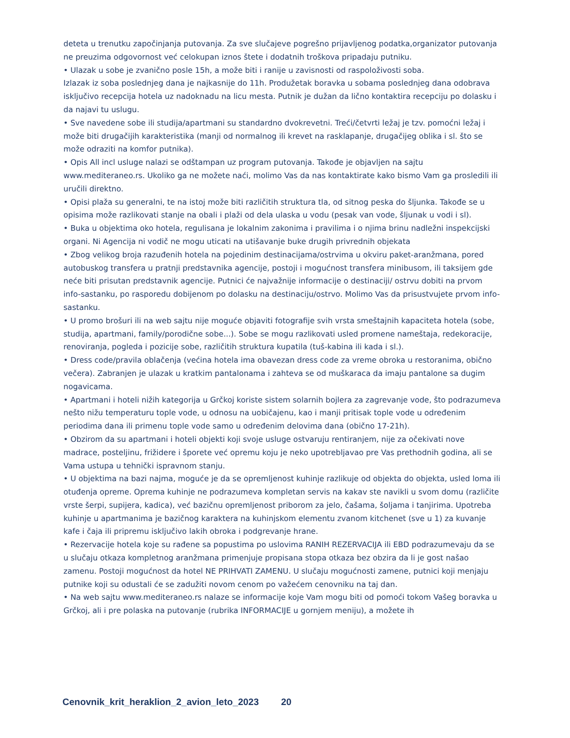deteta u trenutku započinjanja putovanja. Za sve slučajeve pogrešno prijavljenog podatka,organizator putovanja ne preuzima odgovornost već celokupan iznos štete i dodatnih troškova pripadaju putniku.
• Ulazak u sobe je zvanično posle 15h, a može biti i ranije u zavisnosti od raspoloživosti soba.
Izlazak iz soba poslednjeg dana je najkasnije do 11h. Produžetak boravka u sobama poslednjeg dana odobrava isključivo recepcija hotela uz nadoknadu na licu mesta. Putnik je dužan da lično kontaktira recepciju po dolasku i da najavi tu uslugu.
• Sve navedene sobe ili studija/apartmani su standardno dvokrevetni. Treći/četvrti ležaj je tzv. pomoćni ležaj i može biti drugačijih karakteristika (manji od normalnog ili krevet na rasklapanje, drugačijeg oblika i sl. što se može odraziti na komfor putnika).
• Opis All incl usluge nalazi se odštampan uz program putovanja. Takođe je objavljen na sajtu www.mediteraneo.rs. Ukoliko ga ne možete naći, molimo Vas da nas kontaktirate kako bismo Vam ga prosledili ili uručili direktno.
• Opisi plaža su generalni, te na istoj može biti različitih struktura tla, od sitnog peska do šljunka. Takođe se u opisima može razlikovati stanje na obali i plaži od dela ulaska u vodu (pesak van vode, šljunak u vodi i sl).
• Buka u objektima oko hotela, regulisana je lokalnim zakonima i pravilima i o njima brinu nadležni inspekcijski organi. Ni Agencija ni vodič ne mogu uticati na utišavanje buke drugih privrednih objekata
• Zbog velikog broja razuđenih hotela na pojedinim destinacijama/ostrvima u okviru paket-aranžmana, pored autobuskog transfera u pratnji predstavnika agencije, postoji i mogućnost transfera minibusom, ili taksijem gde neće biti prisutan predstavnik agencije. Putnici će najvažnije informacije o destinaciji/ ostrvu dobiti na prvom info-sastanku, po rasporedu dobijenom po dolasku na destinaciju/ostrvo. Molimo Vas da prisustvujete prvom info-sastanku.
• U promo brošuri ili na web sajtu nije moguće objaviti fotografije svih vrsta smeštajnih kapaciteta hotela (sobe, studija, apartmani, family/porodične sobe...). Sobe se mogu razlikovati usled promene nameštaja, redekoracije, renoviranja, pogleda i pozicije sobe, različitih struktura kupatila (tuš-kabina ili kada i sl.).
• Dress code/pravila oblačenja (većina hotela ima obavezan dress code za vreme obroka u restoranima, obično večera). Zabranjen je ulazak u kratkim pantalonama i zahteva se od muškaraca da imaju pantalone sa dugim nogavicama.
• Apartmani i hoteli nižih kategorija u Grčkoj koriste sistem solarnih bojlera za zagrevanje vode, što podrazumeva nešto nižu temperaturu tople vode, u odnosu na uobičajenu, kao i manji pritisak tople vode u određenim periodima dana ili primenu tople vode samo u određenim delovima dana (obično 17-21h).
• Obzirom da su apartmani i hoteli objekti koji svoje usluge ostvaruju rentiranjem, nije za očekivati nove madrace, posteljinu, frižidere i šporete već opremu koju je neko upotrebljavao pre Vas prethodnih godina, ali se Vama ustupa u tehnički ispravnom stanju.
• U objektima na bazi najma, moguće je da se opremljenost kuhinje razlikuje od objekta do objekta, usled loma ili otuđenja opreme. Oprema kuhinje ne podrazumeva kompletan servis na kakav ste navikli u svom domu (različite vrste šerpi, supijera, kadica), već bazičnu opremljenost priborom za jelo, čašama, šoljama i tanjirima. Upotreba kuhinje u apartmanima je bazičnog karaktera na kuhinjskom elementu zvanom kitchenet (sve u 1) za kuvanje kafe i čaja ili pripremu isključivo lakih obroka i podgrevanje hrane.
• Rezervacije hotela koje su rađene sa popustima po uslovima RANIH REZERVACIJA ili EBD podrazumevaju da se u slučaju otkaza kompletnog aranžmana primenjuje propisana stopa otkaza bez obzira da li je gost našao zamenu. Postoji mogućnost da hotel NE PRIHVATI ZAMENU. U slučaju mogućnosti zamene, putnici koji menjaju putnike koji su odustali će se zadužiti novom cenom po važećem cenovniku na taj dan.
• Na web sajtu www.mediteraneo.rs nalaze se informacije koje Vam mogu biti od pomoći tokom Vašeg boravka u Grčkoj, ali i pre polaska na putovanje (rubrika INFORMACIJE u gornjem meniju), a možete ih
Cenovnik_krit_heraklion_2_avion_leto_2023 20